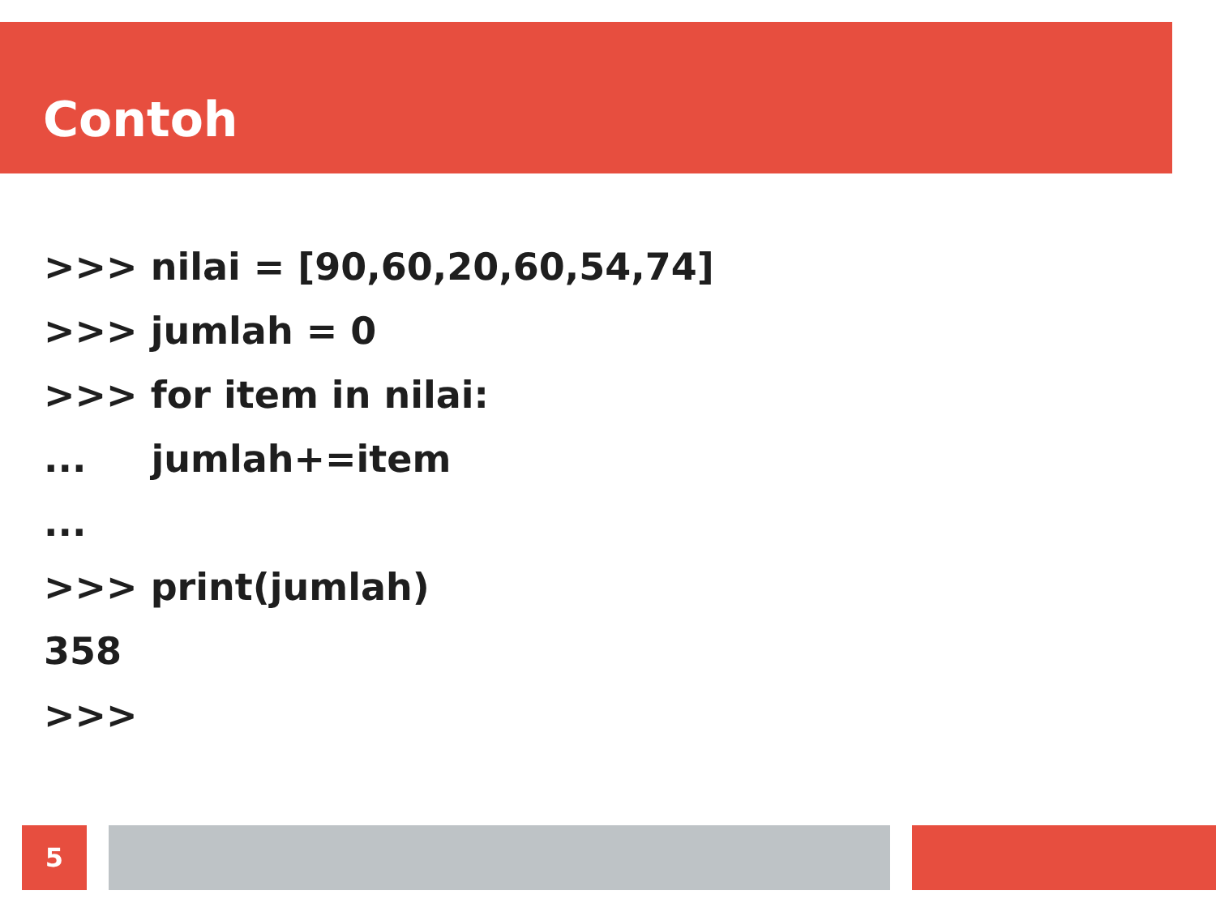Contoh
>>> nilai = [90,60,20,60,54,74] >>> jumlah = 0 >>> for item in nilai: ... jumlah+=item ... >>> print(jumlah) 358 >>>
5